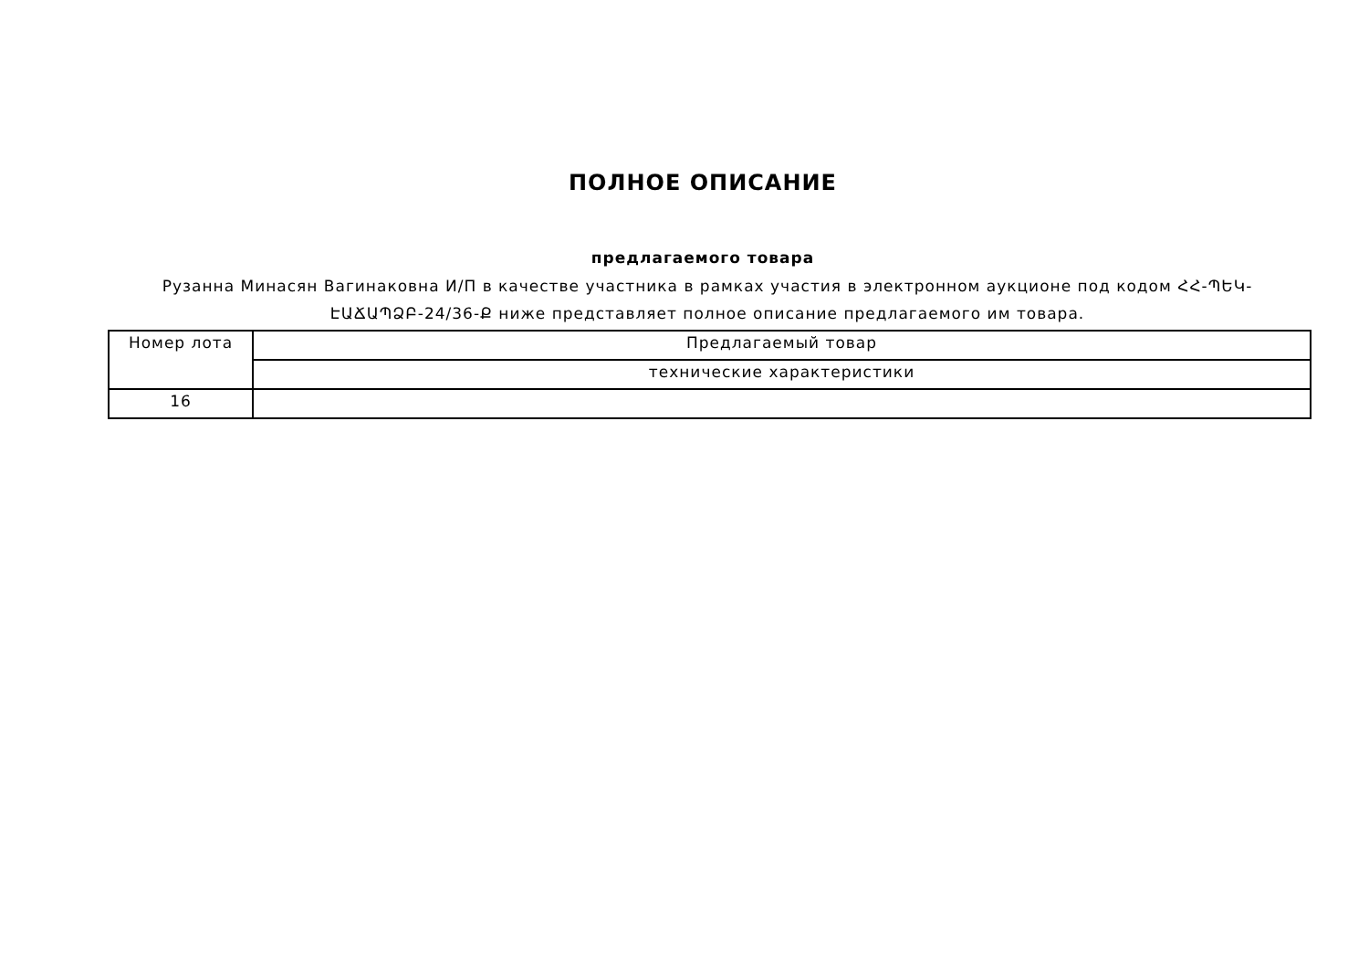ПОЛНОЕ ОПИСАНИЕ
предлагаемого товара
Рузанна Минасян Вагинаковна И/П в качестве участника в рамках участия в электронном аукционе под кодом ՀՀ-ՊԵԿ-ԷԱՃԱՊՁԲ-24/36-Ք ниже представляет полное описание предлагаемого им товара.
| Номер лота | Предлагаемый товар |
| | технические характеристики |
| 16 | |